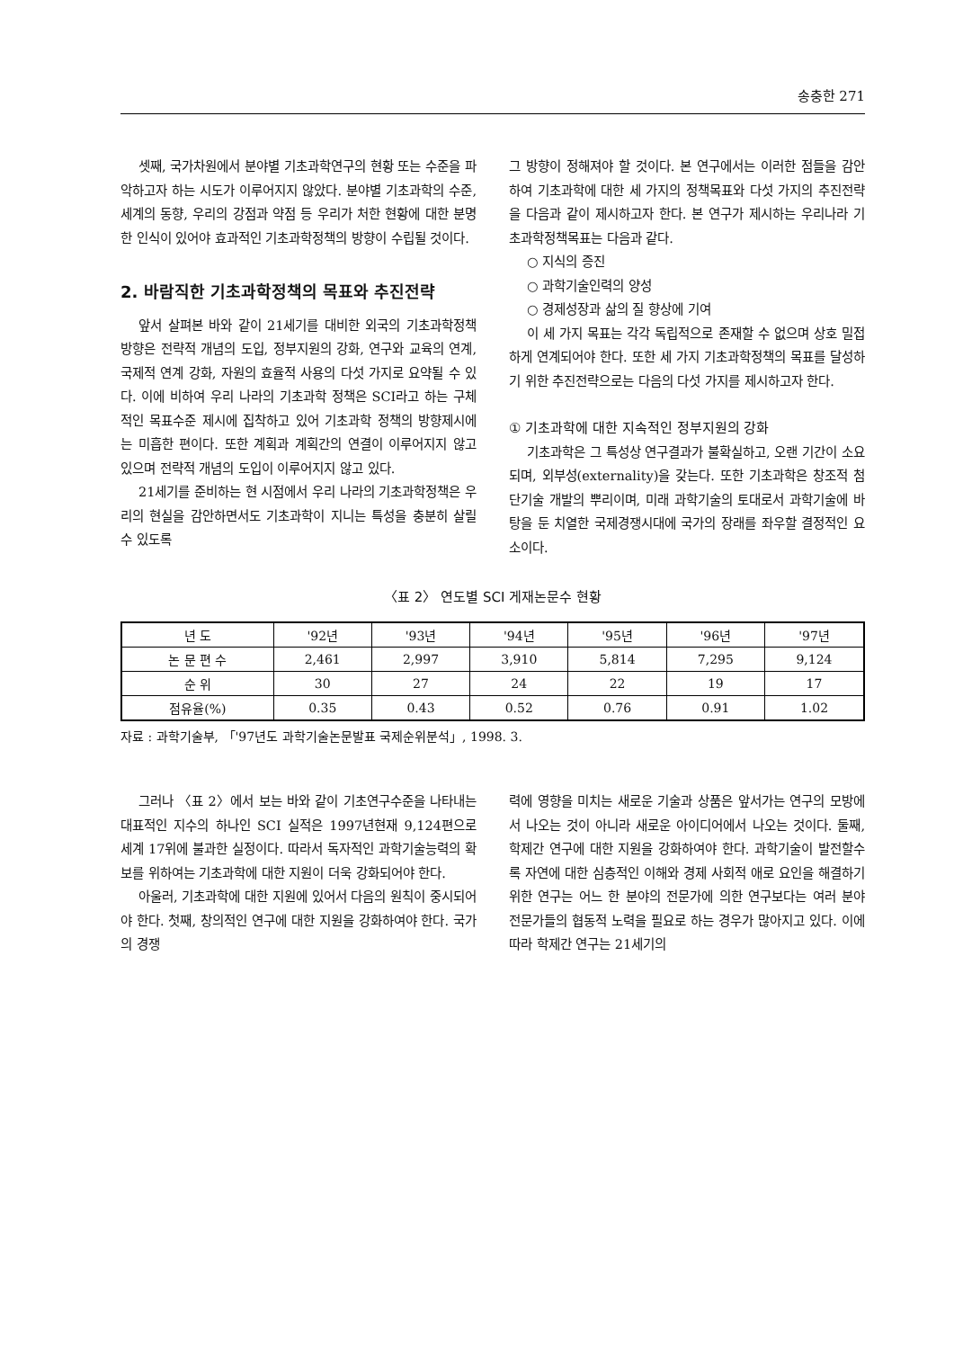송충한 271
셋째, 국가차원에서 분야별 기초과학연구의 현황 또는 수준을 파악하고자 하는 시도가 이루어지지 않았다. 분야별 기초과학의 수준, 세계의 동향, 우리의 강점과 약점 등 우리가 처한 현황에 대한 분명한 인식이 있어야 효과적인 기초과학정책의 방향이 수립될 것이다.
2. 바람직한 기초과학정책의 목표와 추진전략
앞서 살펴본 바와 같이 21세기를 대비한 외국의 기초과학정책 방향은 전략적 개념의 도입, 정부지원의 강화, 연구와 교육의 연계, 국제적 연계 강화, 자원의 효율적 사용의 다섯 가지로 요약될 수 있다. 이에 비하여 우리 나라의 기초과학 정책은 SCI라고 하는 구체적인 목표수준 제시에 집착하고 있어 기초과학 정책의 방향제시에는 미흡한 편이다. 또한 계획과 계획간의 연결이 이루어지지 않고 있으며 전략적 개념의 도입이 이루어지지 않고 있다.
21세기를 준비하는 현 시점에서 우리 나라의 기초과학정책은 우리의 현실을 감안하면서도 기초과학이 지니는 특성을 충분히 살릴 수 있도록
그 방향이 정해져야 할 것이다. 본 연구에서는 이러한 점들을 감안하여 기초과학에 대한 세 가지의 정책목표와 다섯 가지의 추진전략을 다음과 같이 제시하고자 한다. 본 연구가 제시하는 우리나라 기초과학정책목표는 다음과 같다.
○ 지식의 증진
○ 과학기술인력의 양성
○ 경제성장과 삶의 질 향상에 기여
이 세 가지 목표는 각각 독립적으로 존재할 수 없으며 상호 밀접하게 연계되어야 한다. 또한 세 가지 기초과학정책의 목표를 달성하기 위한 추진전략으로는 다음의 다섯 가지를 제시하고자 한다.
① 기초과학에 대한 지속적인 정부지원의 강화
기초과학은 그 특성상 연구결과가 불확실하고, 오랜 기간이 소요되며, 외부성(externality)을 갖는다. 또한 기초과학은 창조적 첨단기술 개발의 뿌리이며, 미래 과학기술의 토대로서 과학기술에 바탕을 둔 치열한 국제경쟁시대에 국가의 장래를 좌우할 결정적인 요소이다.
〈표 2〉 연도별 SCI 게재논문수 현황
| 년 도 | '92년 | '93년 | '94년 | '95년 | '96년 | '97년 |
| --- | --- | --- | --- | --- | --- | --- |
| 논 문 편 수 | 2,461 | 2,997 | 3,910 | 5,814 | 7,295 | 9,124 |
| 순 위 | 30 | 27 | 24 | 22 | 19 | 17 |
| 점유율(%) | 0.35 | 0.43 | 0.52 | 0.76 | 0.91 | 1.02 |
자료 : 과학기술부, 「'97년도 과학기술논문발표 국제순위분석」, 1998. 3.
그러나 〈표 2〉에서 보는 바와 같이 기초연구수준을 나타내는 대표적인 지수의 하나인 SCI 실적은 1997년현재 9,124편으로 세계 17위에 불과한 실정이다. 따라서 독자적인 과학기술능력의 확보를 위하여는 기초과학에 대한 지원이 더욱 강화되어야 한다.
아울러, 기초과학에 대한 지원에 있어서 다음의 원칙이 중시되어야 한다. 첫째, 창의적인 연구에 대한 지원을 강화하여야 한다. 국가의 경쟁
력에 영향을 미치는 새로운 기술과 상품은 앞서가는 연구의 모방에서 나오는 것이 아니라 새로운 아이디어에서 나오는 것이다. 둘째, 학제간 연구에 대한 지원을 강화하여야 한다. 과학기술이 발전할수록 자연에 대한 심층적인 이해와 경제 사회적 애로 요인을 해결하기 위한 연구는 어느 한 분야의 전문가에 의한 연구보다는 여러 분야 전문가들의 협동적 노력을 필요로 하는 경우가 많아지고 있다. 이에 따라 학제간 연구는 21세기의